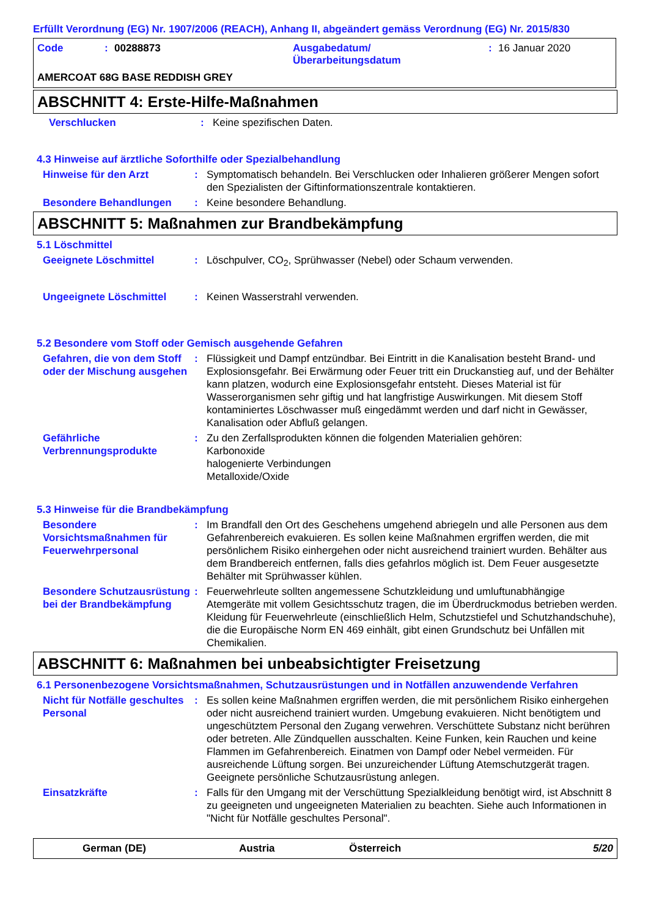Erfüllt Verordnung (EG) Nr. 1907/2006 (REACH), Anhang II, abgeändert gemäss Verordnung (EG) Nr. 2015/830
Code: 00288873 Ausgabedatum/
Überarbeitungsdatum: 16 Januar 2020
AMERCOAT 68G BASE REDDISH GREY
ABSCHNITT 4: Erste-Hilfe-Maßnahmen
Verschlucken: Keine spezifischen Daten.
4.3 Hinweise auf ärztliche Soforthilfe oder Spezialbehandlung
Hinweise für den Arzt: Symptomatisch behandeln. Bei Verschlucken oder Inhalieren größerer Mengen sofort den Spezialisten der Giftinformationszentrale kontaktieren.
Besondere Behandlungen: Keine besondere Behandlung.
ABSCHNITT 5: Maßnahmen zur Brandbekämpfung
5.1 Löschmittel
Geeignete Löschmittel: Löschpulver, CO<sub>2</sub>, Sprühwasser (Nebel) oder Schaum verwenden.
Ungeeignete Löschmittel: Keinen Wasserstrahl verwenden.
5.2 Besondere vom Stoff oder Gemisch ausgehende Gefahren
Gefahren, die von dem Stoff oder der Mischung ausgehen: Flüssigkeit und Dampf entzündbar. Bei Eintritt in die Kanalisation besteht Brand- und Explosionsgefahr. Bei Erwärmung oder Feuer tritt ein Druckanstieg auf, und der Behälter kann platzen, wodurch eine Explosionsgefahr entsteht. Dieses Material ist für Wasserorganismen sehr giftig und hat langfristige Auswirkungen. Mit diesem Stoff kontaminiertes Löschwasser muß eingedämmt werden und darf nicht in Gewässer, Kanalisation oder Abfluß gelangen.
Gefährliche Verbrennungsprodukte: Zu den Zerfallsprodukten können die folgenden Materialien gehören:
Karbonoxide
halogenierte Verbindungen
Metalloxide/Oxide
5.3 Hinweise für die Brandbekämpfung
Besondere Vorsichtsmaßnahmen für Feuerwehrpersonal: Im Brandfall den Ort des Geschehens umgehend abriegeln und alle Personen aus dem Gefahrenbereich evakuieren. Es sollen keine Maßnahmen ergriffen werden, die mit persönlichem Risiko einhergehen oder nicht ausreichend trainiert wurden. Behälter aus dem Brandbereich entfernen, falls dies gefahrlos möglich ist. Dem Feuer ausgesetzte Behälter mit Sprühwasser kühlen.
Besondere Schutzausrüstung bei der Brandbekämpfung: Feuerwehrleute sollten angemessene Schutzkleidung und umluftunabhängige Atemgeräte mit vollem Gesichtsschutz tragen, die im Überdruckmodus betrieben werden. Kleidung für Feuerwehrleute (einschließlich Helm, Schutzstiefel und Schutzhandschuhe), die die Europäische Norm EN 469 einhält, gibt einen Grundschutz bei Unfällen mit Chemikalien.
ABSCHNITT 6: Maßnahmen bei unbeabsichtigter Freisetzung
6.1 Personenbezogene Vorsichtsmaßnahmen, Schutzausrüstungen und in Notfällen anzuwendende Verfahren
Nicht für Notfälle geschultes Personal: Es sollen keine Maßnahmen ergriffen werden, die mit persönlichem Risiko einhergehen oder nicht ausreichend trainiert wurden. Umgebung evakuieren. Nicht benötigtem und ungeschütztem Personal den Zugang verwehren. Verschüttete Substanz nicht berühren oder betreten. Alle Zündquellen ausschalten. Keine Funken, kein Rauchen und keine Flammen im Gefahrenbereich. Einatmen von Dampf oder Nebel vermeiden. Für ausreichende Lüftung sorgen. Bei unzureichender Lüftung Atemschutzgerät tragen. Geeignete persönliche Schutzausrüstung anlegen.
Einsatzkräfte: Falls für den Umgang mit der Verschüttung Spezialkleidung benötigt wird, ist Abschnitt 8 zu geeigneten und ungeeigneten Materialien zu beachten. Siehe auch Informationen in "Nicht für Notfälle geschultes Personal".
German (DE) Austria Österreich 5/20